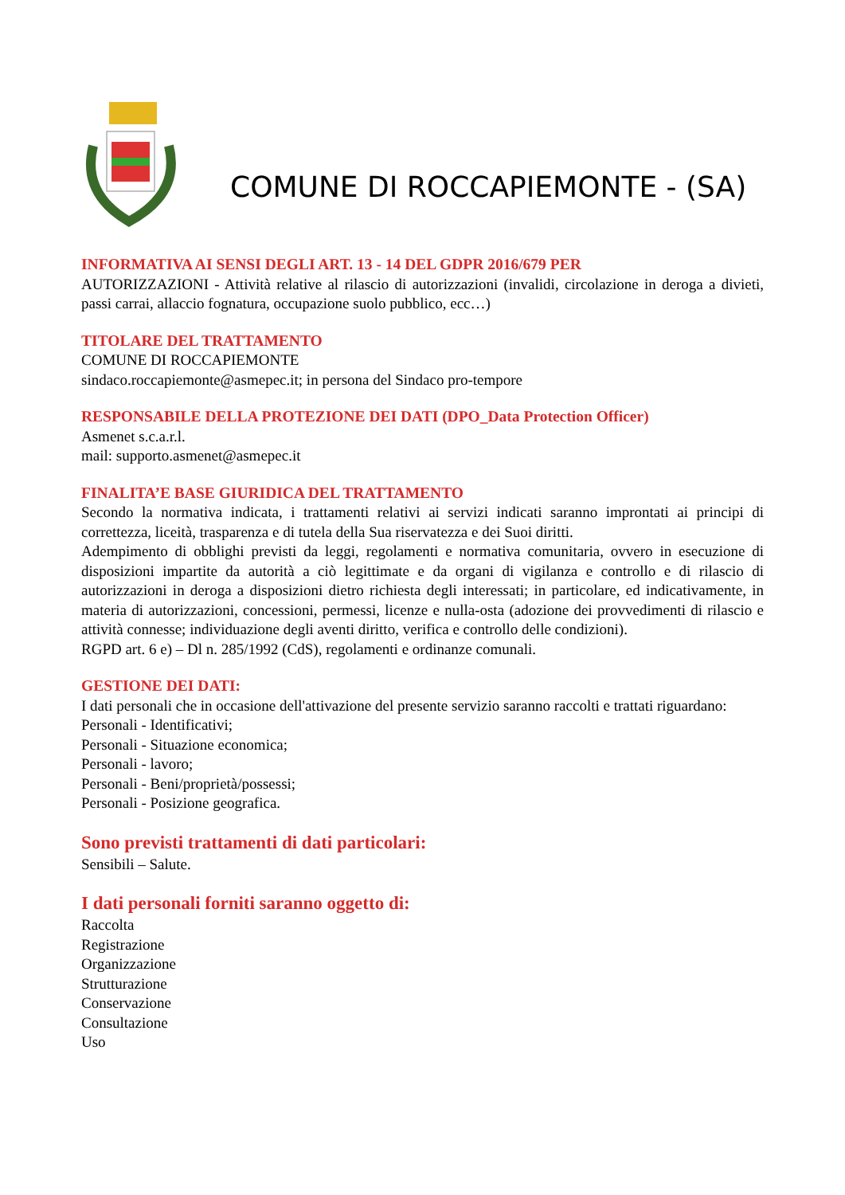COMUNE DI ROCCAPIEMONTE - (SA)
INFORMATIVA AI SENSI DEGLI ART. 13 - 14 DEL GDPR 2016/679 PER
AUTORIZZAZIONI - Attività relative al rilascio di autorizzazioni (invalidi, circolazione in deroga a divieti, passi carrai, allaccio fognatura, occupazione suolo pubblico, ecc…)
TITOLARE DEL TRATTAMENTO
COMUNE DI ROCCAPIEMONTE
sindaco.roccapiemonte@asmepec.it; in persona del Sindaco pro-tempore
RESPONSABILE DELLA PROTEZIONE DEI DATI (DPO_Data Protection Officer)
Asmenet s.c.a.r.l.
mail: supporto.asmenet@asmepec.it
FINALITA’E BASE GIURIDICA DEL TRATTAMENTO
Secondo la normativa indicata, i trattamenti relativi ai servizi indicati saranno improntati ai principi di correttezza, liceità, trasparenza e di tutela della Sua riservatezza e dei Suoi diritti.
Adempimento di obblighi previsti da leggi, regolamenti e normativa comunitaria, ovvero in esecuzione di disposizioni impartite da autorità a ciò legittimate e da organi di vigilanza e controllo e di rilascio di autorizzazioni in deroga a disposizioni dietro richiesta degli interessati; in particolare, ed indicativamente, in materia di autorizzazioni, concessioni, permessi, licenze e nulla-osta (adozione dei provvedimenti di rilascio e attività connesse; individuazione degli aventi diritto, verifica e controllo delle condizioni).
RGPD art. 6 e) – Dl n. 285/1992 (CdS), regolamenti e ordinanze comunali.
GESTIONE DEI DATI:
I dati personali che in occasione dell'attivazione del presente servizio saranno raccolti e trattati riguardano:
Personali - Identificativi;
Personali - Situazione economica;
Personali - lavoro;
Personali - Beni/proprietà/possessi;
Personali - Posizione geografica.
Sono previsti trattamenti di dati particolari:
Sensibili – Salute.
I dati personali forniti saranno oggetto di:
Raccolta
Registrazione
Organizzazione
Strutturazione
Conservazione
Consultazione
Uso